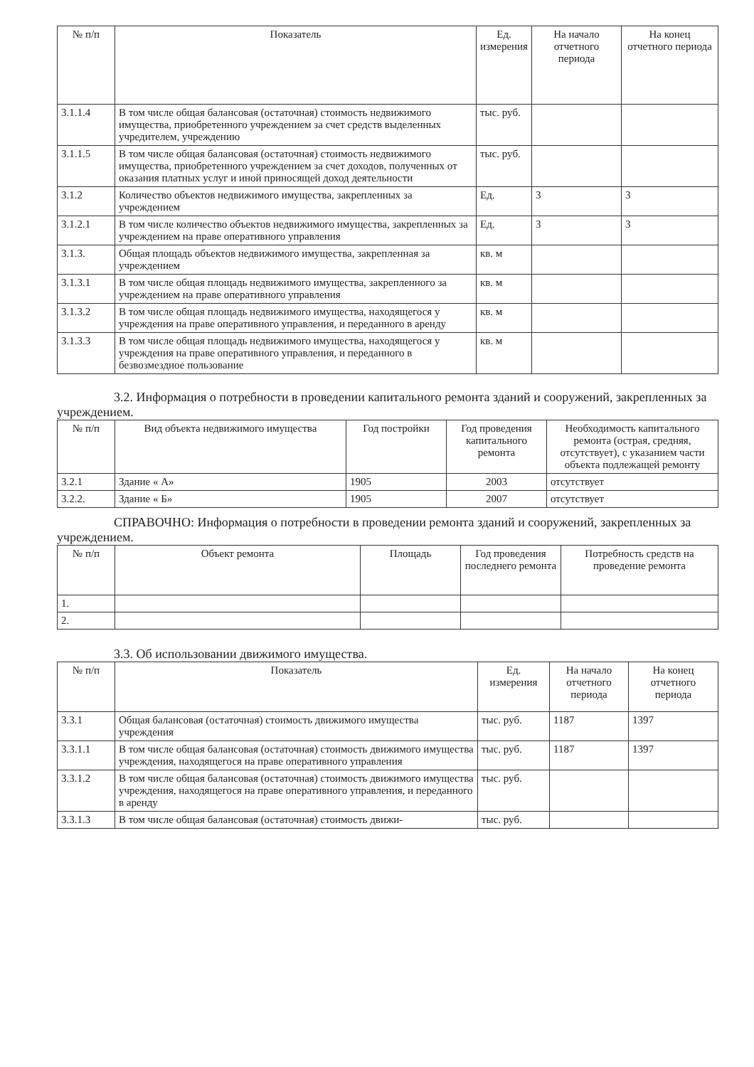| № п/п | Показатель | Ед. измерения | На начало отчетного периода | На конец отчетного периода |
| --- | --- | --- | --- | --- |
| 3.1.1.4 | В том числе общая балансовая (остаточная) стоимость недвижимого имущества, приобретенного учреждением за счет средств выделенных учредителем, учреждению | тыс. руб. | | |
| 3.1.1.5 | В том числе общая балансовая (остаточная) стоимость недвижимого имущества, приобретенного учреждением за счет доходов, полученных от оказания платных услуг и иной приносящей доход деятельности | тыс. руб. | | |
| 3.1.2 | Количество объектов недвижимого имущества, закрепленных за учреждением | Ед. | 3 | 3 |
| 3.1.2.1 | В том числе количество объектов недвижимого имущества, закрепленных за учреждением на праве оперативного управления | Ед. | 3 | 3 |
| 3.1.3. | Общая площадь объектов недвижимого имущества, закрепленная за учреждением | кв. м | | |
| 3.1.3.1 | В том числе общая площадь недвижимого имущества, закрепленного за учреждением на праве оперативного управления | кв. м | | |
| 3.1.3.2 | В том числе общая площадь недвижимого имущества, находящегося у учреждения на праве оперативного управления, и переданного в аренду | кв. м | | |
| 3.1.3.3 | В том числе общая площадь недвижимого имущества, находящегося у учреждения на праве оперативного управления, и переданного в безвозмездное пользование | кв. м | | |
3.2. Информация о потребности в проведении капитального ремонта зданий и сооружений, закрепленных за учреждением.
| № п/п | Вид объекта недвижимого имущества | Год постройки | Год проведения капитального ремонта | Необходимость капитального ремонта (острая, средняя, отсутствует), с указанием части объекта подлежащей ремонту |
| --- | --- | --- | --- | --- |
| 3.2.1 | Здание « А» | 1905 | 2003 | отсутствует |
| 3.2.2. | Здание « Б» | 1905 | 2007 | отсутствует |
СПРАВОЧНО: Информация о потребности в проведении ремонта зданий и сооружений, закрепленных за учреждением.
| № п/п | Объект ремонта | Площадь | Год проведения последнего ремонта | Потребность средств на проведение ремонта |
| --- | --- | --- | --- | --- |
| 1. | | | | |
| 2. | | | | |
3.3. Об использовании движимого имущества.
| № п/п | Показатель | Ед. измерения | На начало отчетного периода | На конец отчетного периода |
| --- | --- | --- | --- | --- |
| 3.3.1 | Общая балансовая (остаточная) стоимость движимого имущества учреждения | тыс. руб. | 1187 | 1397 |
| 3.3.1.1 | В том числе общая балансовая (остаточная) стоимость движимого имущества учреждения, находящегося на праве оперативного управления | тыс. руб. | 1187 | 1397 |
| 3.3.1.2 | В том числе общая балансовая (остаточная) стоимость движимого имущества учреждения, находящегося на праве оперативного управления, и переданного в аренду | тыс. руб. | | |
| 3.3.1.3 | В том числе общая балансовая (остаточная) стоимость движи- | тыс. руб. | | |